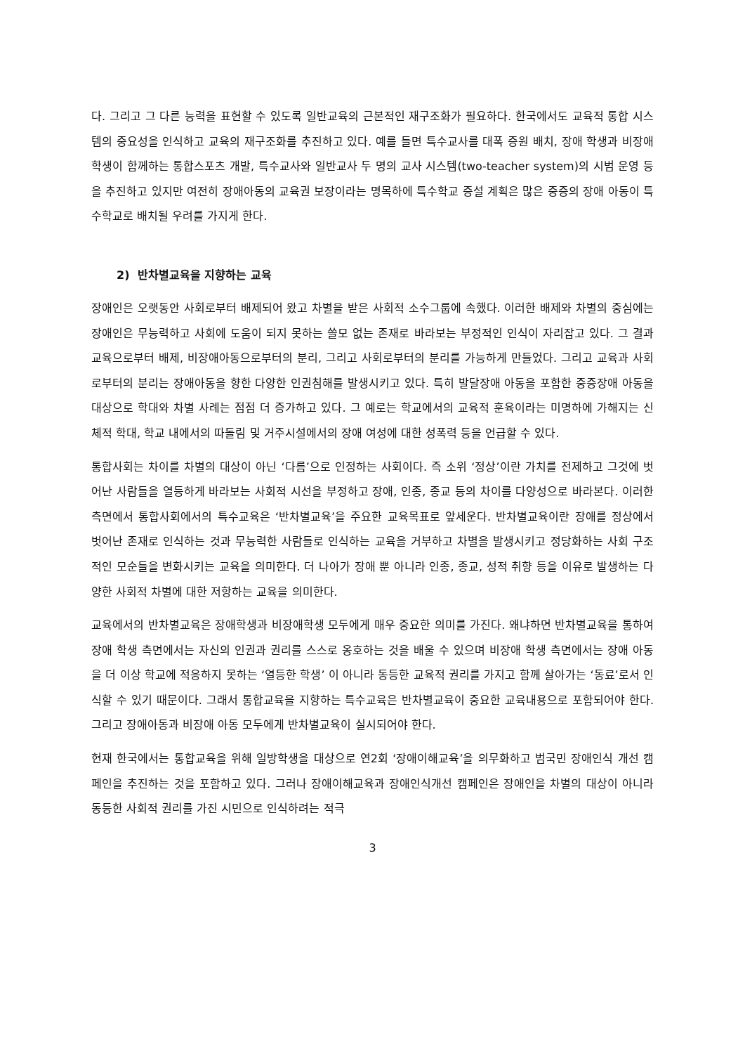다. 그리고 그 다른 능력을 표현할 수 있도록 일반교육의 근본적인 재구조화가 필요하다. 한국에서도 교육적 통합 시스템의 중요성을 인식하고 교육의 재구조화를 추진하고 있다. 예를 들면 특수교사를 대폭 증원 배치, 장애 학생과 비장애 학생이 함께하는 통합스포츠 개발, 특수교사와 일반교사 두 명의 교사 시스템(two-teacher system)의 시범 운영 등을 추진하고 있지만 여전히 장애아동의 교육권 보장이라는 명목하에 특수학교 증설 계획은 많은 중증의 장애 아동이 특수학교로 배치될 우려를 가지게 한다.
2) 반차별교육을 지향하는 교육
장애인은 오랫동안 사회로부터 배제되어 왔고 차별을 받은 사회적 소수그룹에 속했다. 이러한 배제와 차별의 중심에는 장애인은 무능력하고 사회에 도움이 되지 못하는 쓸모 없는 존재로 바라보는 부정적인 인식이 자리잡고 있다. 그 결과 교육으로부터 배제, 비장애아동으로부터의 분리, 그리고 사회로부터의 분리를 가능하게 만들었다. 그리고 교육과 사회로부터의 분리는 장애아동을 향한 다양한 인권침해를 발생시키고 있다. 특히 발달장애 아동을 포함한 중증장애 아동을 대상으로 학대와 차별 사례는 점점 더 증가하고 있다. 그 예로는 학교에서의 교육적 훈육이라는 미명하에 가해지는 신체적 학대, 학교 내에서의 따돌림 및 거주시설에서의 장애 여성에 대한 성폭력 등을 언급할 수 있다.
통합사회는 차이를 차별의 대상이 아닌 ‘다름’으로 인정하는 사회이다. 즉 소위 ‘정상’이란 가치를 전제하고 그것에 벗어난 사람들을 열등하게 바라보는 사회적 시선을 부정하고 장애, 인종, 종교 등의 차이를 다양성으로 바라본다. 이러한 측면에서 통합사회에서의 특수교육은 ‘반차별교육’을 주요한 교육목표로 앞세운다. 반차별교육이란 장애를 정상에서 벗어난 존재로 인식하는 것과 무능력한 사람들로 인식하는 교육을 거부하고 차별을 발생시키고 정당화하는 사회 구조적인 모순들을 변화시키는 교육을 의미한다. 더 나아가 장애 뿐 아니라 인종, 종교, 성적 취향 등을 이유로 발생하는 다양한 사회적 차별에 대한 저항하는 교육을 의미한다.
교육에서의 반차별교육은 장애학생과 비장애학생 모두에게 매우 중요한 의미를 가진다. 왜냐하면 반차별교육을 통하여 장애 학생 측면에서는 자신의 인권과 권리를 스스로 옹호하는 것을 배울 수 있으며 비장애 학생 측면에서는 장애 아동을 더 이상 학교에 적응하지 못하는 ‘열등한 학생’ 이 아니라 동등한 교육적 권리를 가지고 함께 살아가는 ‘동료’로서 인식할 수 있기 때문이다. 그래서 통합교육을 지향하는 특수교육은 반차별교육이 중요한 교육내용으로 포함되어야 한다. 그리고 장애아동과 비장애 아동 모두에게 반차별교육이 실시되어야 한다.
현재 한국에서는 통합교육을 위해 일방학생을 대상으로 연2회 ‘장애이해교육’을 의무화하고 범국민 장애인식 개선 캠페인을 추진하는 것을 포함하고 있다. 그러나 장애이해교육과 장애인식개선 캠페인은 장애인을 차별의 대상이 아니라 동등한 사회적 권리를 가진 시민으로 인식하려는 적극
3